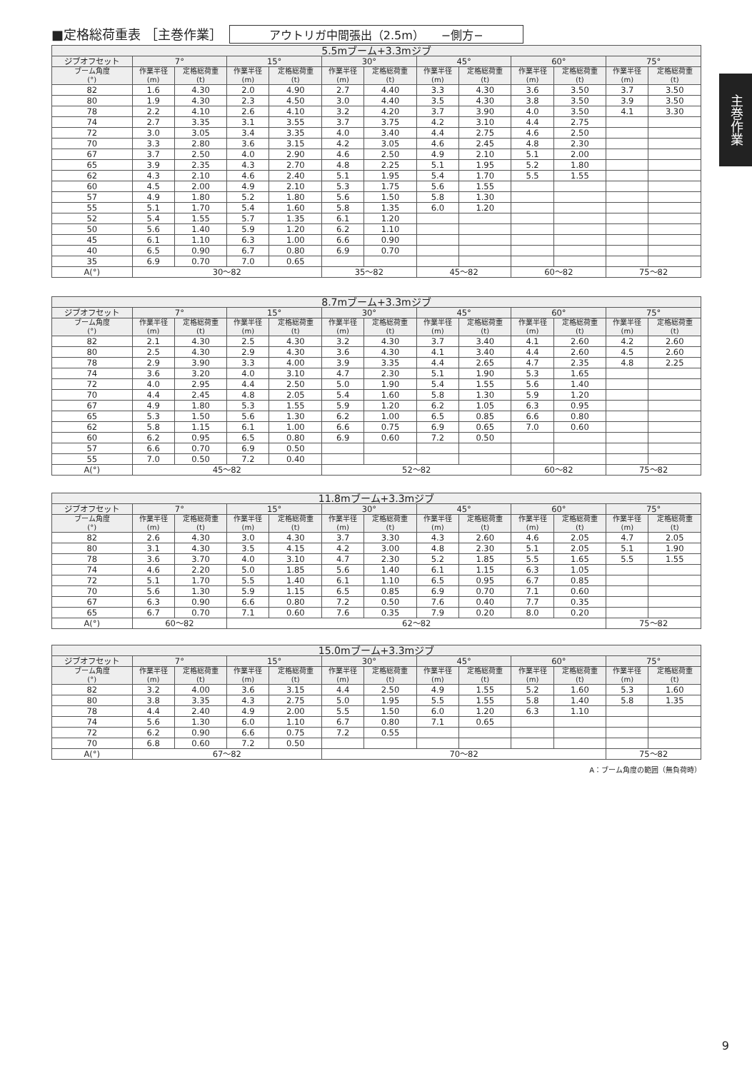■定格総荷重表 ［主巻作業］ アウトリガ中間張出（2.5m）　　−側方−
主巻作業
| 5.5mブーム+3.3mジブ | | | | | | | | | | | | |
| --- | --- | --- | --- | --- | --- | --- | --- | --- | --- | --- | --- | --- |
| ジブオフセット | 7° | | 15° | | 30° | | 45° | | 60° | | 75° | |
| ブーム角度 (°) | 作業半径 (m) | 定格総荷重 (t) | 作業半径 (m) | 定格総荷重 (t) | 作業半径 (m) | 定格総荷重 (t) | 作業半径 (m) | 定格総荷重 (t) | 作業半径 (m) | 定格総荷重 (t) | 作業半径 (m) | 定格総荷重 (t) |
| 82 | 1.6 | 4.30 | 2.0 | 4.90 | 2.7 | 4.40 | 3.3 | 4.30 | 3.6 | 3.50 | 3.7 | 3.50 |
| 80 | 1.9 | 4.30 | 2.3 | 4.50 | 3.0 | 4.40 | 3.5 | 4.30 | 3.8 | 3.50 | 3.9 | 3.50 |
| 78 | 2.2 | 4.10 | 2.6 | 4.10 | 3.2 | 4.20 | 3.7 | 3.90 | 4.0 | 3.50 | 4.1 | 3.30 |
| 74 | 2.7 | 3.35 | 3.1 | 3.55 | 3.7 | 3.75 | 4.2 | 3.10 | 4.4 | 2.75 | | |
| 72 | 3.0 | 3.05 | 3.4 | 3.35 | 4.0 | 3.40 | 4.4 | 2.75 | 4.6 | 2.50 | | |
| 70 | 3.3 | 2.80 | 3.6 | 3.15 | 4.2 | 3.05 | 4.6 | 2.45 | 4.8 | 2.30 | | |
| 67 | 3.7 | 2.50 | 4.0 | 2.90 | 4.6 | 2.50 | 4.9 | 2.10 | 5.1 | 2.00 | | |
| 65 | 3.9 | 2.35 | 4.3 | 2.70 | 4.8 | 2.25 | 5.1 | 1.95 | 5.2 | 1.80 | | |
| 62 | 4.3 | 2.10 | 4.6 | 2.40 | 5.1 | 1.95 | 5.4 | 1.70 | 5.5 | 1.55 | | |
| 60 | 4.5 | 2.00 | 4.9 | 2.10 | 5.3 | 1.75 | 5.6 | 1.55 | | | | |
| 57 | 4.9 | 1.80 | 5.2 | 1.80 | 5.6 | 1.50 | 5.8 | 1.30 | | | | |
| 55 | 5.1 | 1.70 | 5.4 | 1.60 | 5.8 | 1.35 | 6.0 | 1.20 | | | | |
| 52 | 5.4 | 1.55 | 5.7 | 1.35 | 6.1 | 1.20 | | | | | | |
| 50 | 5.6 | 1.40 | 5.9 | 1.20 | 6.2 | 1.10 | | | | | | |
| 45 | 6.1 | 1.10 | 6.3 | 1.00 | 6.6 | 0.90 | | | | | | |
| 40 | 6.5 | 0.90 | 6.7 | 0.80 | 6.9 | 0.70 | | | | | | |
| 35 | 6.9 | 0.70 | 7.0 | 0.65 | | | | | | | | |
| A(°) | 30〜82 | | | | 35〜82 | | 45〜82 | | 60〜82 | | 75〜82 | |
| 8.7mブーム+3.3mジブ | | | | | | | | | | | | |
| --- | --- | --- | --- | --- | --- | --- | --- | --- | --- | --- | --- | --- |
| ジブオフセット | 7° | | 15° | | 30° | | 45° | | 60° | | 75° | |
| ブーム角度 (°) | 作業半径 (m) | 定格総荷重 (t) | 作業半径 (m) | 定格総荷重 (t) | 作業半径 (m) | 定格総荷重 (t) | 作業半径 (m) | 定格総荷重 (t) | 作業半径 (m) | 定格総荷重 (t) | 作業半径 (m) | 定格総荷重 (t) |
| 82 | 2.1 | 4.30 | 2.5 | 4.30 | 3.2 | 4.30 | 3.7 | 3.40 | 4.1 | 2.60 | 4.2 | 2.60 |
| 80 | 2.5 | 4.30 | 2.9 | 4.30 | 3.6 | 4.30 | 4.1 | 3.40 | 4.4 | 2.60 | 4.5 | 2.60 |
| 78 | 2.9 | 3.90 | 3.3 | 4.00 | 3.9 | 3.35 | 4.4 | 2.65 | 4.7 | 2.35 | 4.8 | 2.25 |
| 74 | 3.6 | 3.20 | 4.0 | 3.10 | 4.7 | 2.30 | 5.1 | 1.90 | 5.3 | 1.65 | | |
| 72 | 4.0 | 2.95 | 4.4 | 2.50 | 5.0 | 1.90 | 5.4 | 1.55 | 5.6 | 1.40 | | |
| 70 | 4.4 | 2.45 | 4.8 | 2.05 | 5.4 | 1.60 | 5.8 | 1.30 | 5.9 | 1.20 | | |
| 67 | 4.9 | 1.80 | 5.3 | 1.55 | 5.9 | 1.20 | 6.2 | 1.05 | 6.3 | 0.95 | | |
| 65 | 5.3 | 1.50 | 5.6 | 1.30 | 6.2 | 1.00 | 6.5 | 0.85 | 6.6 | 0.80 | | |
| 62 | 5.8 | 1.15 | 6.1 | 1.00 | 6.6 | 0.75 | 6.9 | 0.65 | 7.0 | 0.60 | | |
| 60 | 6.2 | 0.95 | 6.5 | 0.80 | 6.9 | 0.60 | 7.2 | 0.50 | | | | |
| 57 | 6.6 | 0.70 | 6.9 | 0.50 | | | | | | | | |
| 55 | 7.0 | 0.50 | 7.2 | 0.40 | | | | | | | | |
| A(°) | 45〜82 | | | | 52〜82 | | | | 60〜82 | | 75〜82 | |
| 11.8mブーム+3.3mジブ | | | | | | | | | | | | |
| --- | --- | --- | --- | --- | --- | --- | --- | --- | --- | --- | --- | --- |
| ジブオフセット | 7° | | 15° | | 30° | | 45° | | 60° | | 75° | |
| ブーム角度 (°) | 作業半径 (m) | 定格総荷重 (t) | 作業半径 (m) | 定格総荷重 (t) | 作業半径 (m) | 定格総荷重 (t) | 作業半径 (m) | 定格総荷重 (t) | 作業半径 (m) | 定格総荷重 (t) | 作業半径 (m) | 定格総荷重 (t) |
| 82 | 2.6 | 4.30 | 3.0 | 4.30 | 3.7 | 3.30 | 4.3 | 2.60 | 4.6 | 2.05 | 4.7 | 2.05 |
| 80 | 3.1 | 4.30 | 3.5 | 4.15 | 4.2 | 3.00 | 4.8 | 2.30 | 5.1 | 2.05 | 5.1 | 1.90 |
| 78 | 3.6 | 3.70 | 4.0 | 3.10 | 4.7 | 2.30 | 5.2 | 1.85 | 5.5 | 1.65 | 5.5 | 1.55 |
| 74 | 4.6 | 2.20 | 5.0 | 1.85 | 5.6 | 1.40 | 6.1 | 1.15 | 6.3 | 1.05 | | |
| 72 | 5.1 | 1.70 | 5.5 | 1.40 | 6.1 | 1.10 | 6.5 | 0.95 | 6.7 | 0.85 | | |
| 70 | 5.6 | 1.30 | 5.9 | 1.15 | 6.5 | 0.85 | 6.9 | 0.70 | 7.1 | 0.60 | | |
| 67 | 6.3 | 0.90 | 6.6 | 0.80 | 7.2 | 0.50 | 7.6 | 0.40 | 7.7 | 0.35 | | |
| 65 | 6.7 | 0.70 | 7.1 | 0.60 | 7.6 | 0.35 | 7.9 | 0.20 | 8.0 | 0.20 | | |
| A(°) | 60〜82 | | 62〜82 | | | | | | | | 75〜82 | |
| 15.0mブーム+3.3mジブ | | | | | | | | | | | | |
| --- | --- | --- | --- | --- | --- | --- | --- | --- | --- | --- | --- | --- |
| ジブオフセット | 7° | | 15° | | 30° | | 45° | | 60° | | 75° | |
| ブーム角度 (°) | 作業半径 (m) | 定格総荷重 (t) | 作業半径 (m) | 定格総荷重 (t) | 作業半径 (m) | 定格総荷重 (t) | 作業半径 (m) | 定格総荷重 (t) | 作業半径 (m) | 定格総荷重 (t) | 作業半径 (m) | 定格総荷重 (t) |
| 82 | 3.2 | 4.00 | 3.6 | 3.15 | 4.4 | 2.50 | 4.9 | 1.55 | 5.2 | 1.60 | 5.3 | 1.60 |
| 80 | 3.8 | 3.35 | 4.3 | 2.75 | 5.0 | 1.95 | 5.5 | 1.55 | 5.8 | 1.40 | 5.8 | 1.35 |
| 78 | 4.4 | 2.40 | 4.9 | 2.00 | 5.5 | 1.50 | 6.0 | 1.20 | 6.3 | 1.10 | | |
| 74 | 5.6 | 1.30 | 6.0 | 1.10 | 6.7 | 0.80 | 7.1 | 0.65 | | | | |
| 72 | 6.2 | 0.90 | 6.6 | 0.75 | 7.2 | 0.55 | | | | | | |
| 70 | 6.8 | 0.60 | 7.2 | 0.50 | | | | | | | | |
| A(°) | 67〜82 | | | | 70〜82 | | | | | | 75〜82 | |
A：ブーム角度の範囲（無負荷時）
9